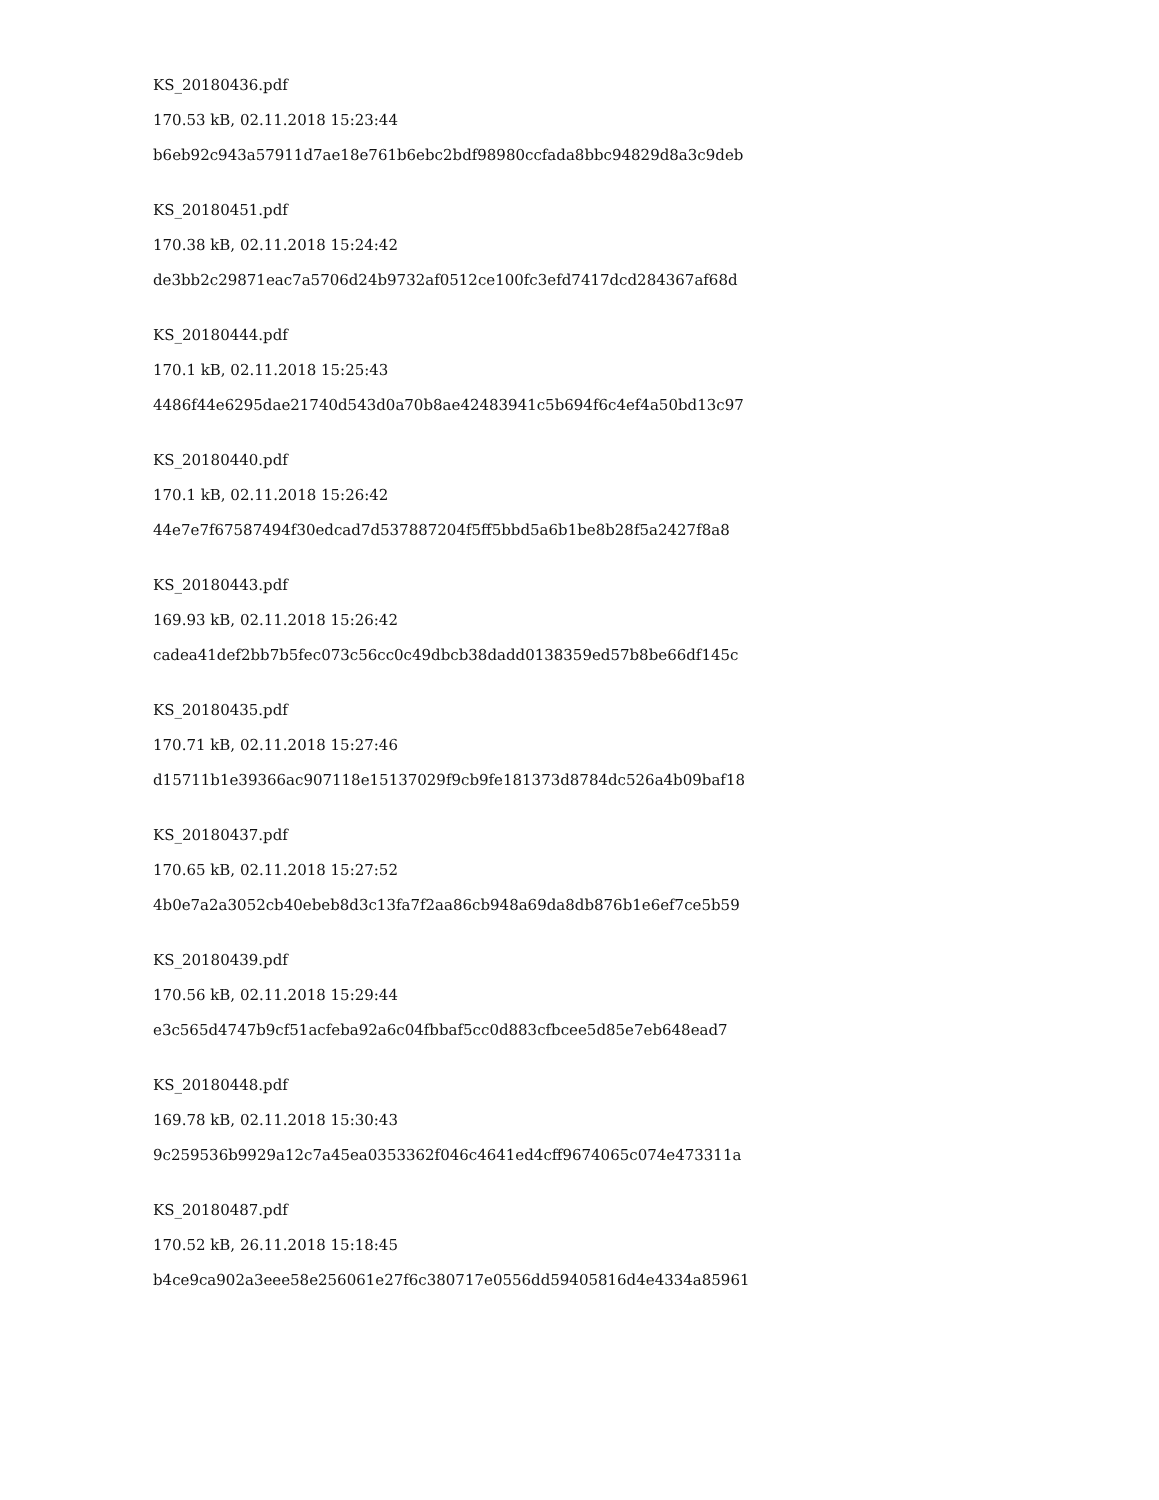KS_20180436.pdf
170.53 kB, 02.11.2018 15:23:44
b6eb92c943a57911d7ae18e761b6ebc2bdf98980ccfada8bbc94829d8a3c9deb
KS_20180451.pdf
170.38 kB, 02.11.2018 15:24:42
de3bb2c29871eac7a5706d24b9732af0512ce100fc3efd7417dcd284367af68d
KS_20180444.pdf
170.1 kB, 02.11.2018 15:25:43
4486f44e6295dae21740d543d0a70b8ae42483941c5b694f6c4ef4a50bd13c97
KS_20180440.pdf
170.1 kB, 02.11.2018 15:26:42
44e7e7f67587494f30edcad7d537887204f5ff5bbd5a6b1be8b28f5a2427f8a8
KS_20180443.pdf
169.93 kB, 02.11.2018 15:26:42
cadea41def2bb7b5fec073c56cc0c49dbcb38dadd0138359ed57b8be66df145c
KS_20180435.pdf
170.71 kB, 02.11.2018 15:27:46
d15711b1e39366ac907118e15137029f9cb9fe181373d8784dc526a4b09baf18
KS_20180437.pdf
170.65 kB, 02.11.2018 15:27:52
4b0e7a2a3052cb40ebeb8d3c13fa7f2aa86cb948a69da8db876b1e6ef7ce5b59
KS_20180439.pdf
170.56 kB, 02.11.2018 15:29:44
e3c565d4747b9cf51acfeba92a6c04fbbaf5cc0d883cfbcee5d85e7eb648ead7
KS_20180448.pdf
169.78 kB, 02.11.2018 15:30:43
9c259536b9929a12c7a45ea0353362f046c4641ed4cff9674065c074e473311a
KS_20180487.pdf
170.52 kB, 26.11.2018 15:18:45
b4ce9ca902a3eee58e256061e27f6c380717e0556dd59405816d4e4334a85961